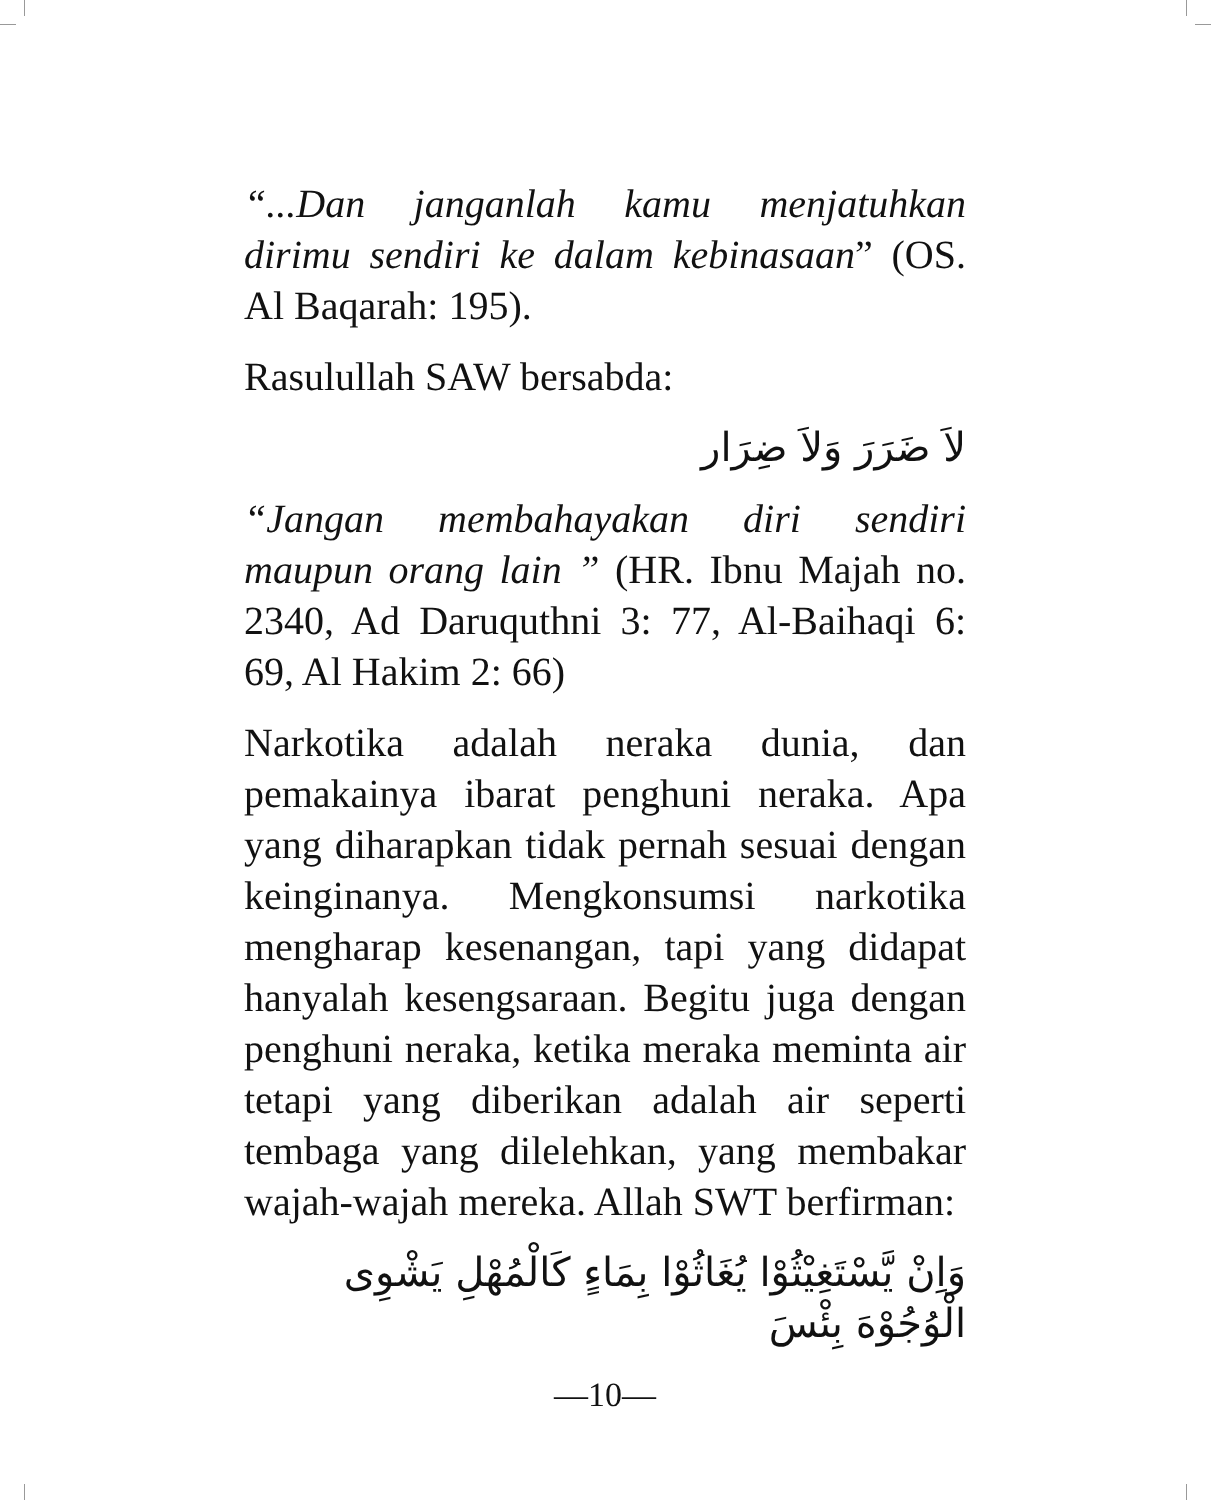“...Dan janganlah kamu menjatuhkan dirimu sendiri ke dalam kebinasaan” (OS. Al Baqarah: 195).
Rasulullah SAW bersabda:
لاَ ضَرَرَ وَلاَ ضِرَار
“Jangan membahayakan diri sendiri maupun orang lain ” (HR. Ibnu Majah no. 2340, Ad Daruquthni 3: 77, Al-Baihaqi 6: 69, Al Hakim 2: 66)
Narkotika adalah neraka dunia, dan pemakainya ibarat penghuni neraka. Apa yang diharapkan tidak pernah sesuai dengan keinginanya. Mengkonsumsi narkotika mengharap kesenangan, tapi yang didapat hanyalah kesengsaraan. Begitu juga dengan penghuni neraka, ketika meraka meminta air tetapi yang diberikan adalah air seperti tembaga yang dilelehkan, yang membakar wajah-wajah mereka. Allah SWT berfirman:
وَاِنْ يَّسْتَغِيْثُوْا يُغَاثُوْا بِمَاءٍ كَالْمُهْلِ يَشْوِى الْوُجُوْهَ بِئْسَ
—10—